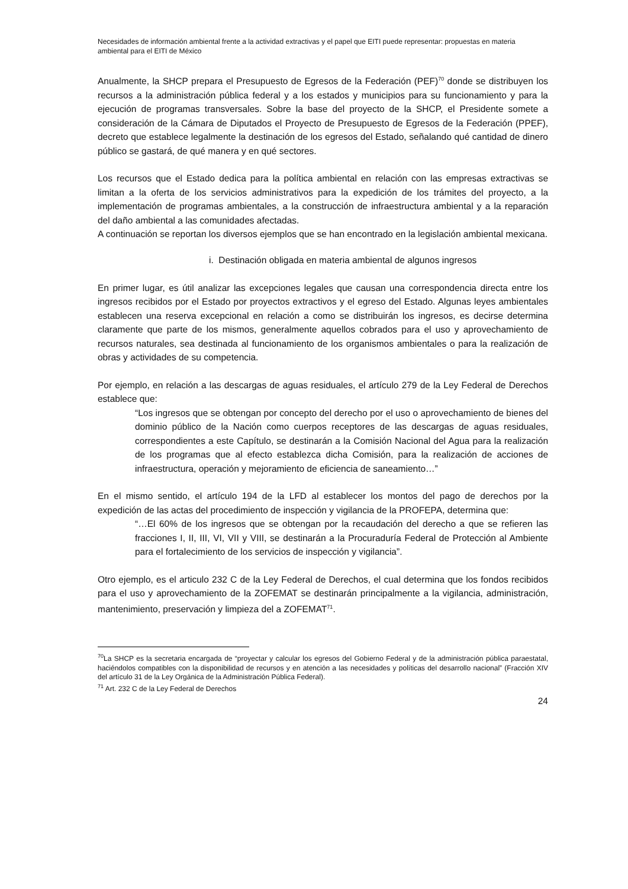Necesidades de información ambiental frente a la actividad extractivas y el papel que EITI puede representar: propuestas en materia ambiental para el EITI de México
Anualmente, la SHCP prepara el Presupuesto de Egresos de la Federación (PEF)<sup>70</sup> donde se distribuyen los recursos a la administración pública federal y a los estados y municipios para su funcionamiento y para la ejecución de programas transversales. Sobre la base del proyecto de la SHCP, el Presidente somete a consideración de la Cámara de Diputados el Proyecto de Presupuesto de Egresos de la Federación (PPEF), decreto que establece legalmente la destinación de los egresos del Estado, señalando qué cantidad de dinero público se gastará, de qué manera y en qué sectores.
Los recursos que el Estado dedica para la política ambiental en relación con las empresas extractivas se limitan a la oferta de los servicios administrativos para la expedición de los trámites del proyecto, a la implementación de programas ambientales, a la construcción de infraestructura ambiental y a la reparación del daño ambiental a las comunidades afectadas.
A continuación se reportan los diversos ejemplos que se han encontrado en la legislación ambiental mexicana.
i. Destinación obligada en materia ambiental de algunos ingresos
En primer lugar, es útil analizar las excepciones legales que causan una correspondencia directa entre los ingresos recibidos por el Estado por proyectos extractivos y el egreso del Estado. Algunas leyes ambientales establecen una reserva excepcional en relación a como se distribuirán los ingresos, es decirse determina claramente que parte de los mismos, generalmente aquellos cobrados para el uso y aprovechamiento de recursos naturales, sea destinada al funcionamiento de los organismos ambientales o para la realización de obras y actividades de su competencia.
Por ejemplo, en relación a las descargas de aguas residuales, el artículo 279 de la Ley Federal de Derechos establece que:
“Los ingresos que se obtengan por concepto del derecho por el uso o aprovechamiento de bienes del dominio público de la Nación como cuerpos receptores de las descargas de aguas residuales, correspondientes a este Capítulo, se destinarán a la Comisión Nacional del Agua para la realización de los programas que al efecto establezca dicha Comisión, para la realización de acciones de infraestructura, operación y mejoramiento de eficiencia de saneamiento…”
En el mismo sentido, el artículo 194 de la LFD al establecer los montos del pago de derechos por la expedición de las actas del procedimiento de inspección y vigilancia de la PROFEPA, determina que:
“…El 60% de los ingresos que se obtengan por la recaudación del derecho a que se refieren las fracciones I, II, III, VI, VII y VIII, se destinarán a la Procuraduría Federal de Protección al Ambiente para el fortalecimiento de los servicios de inspección y vigilancia”.
Otro ejemplo, es el articulo 232 C de la Ley Federal de Derechos, el cual determina que los fondos recibidos para el uso y aprovechamiento de la ZOFEMAT se destinarán principalmente a la vigilancia, administración, mantenimiento, preservación y limpieza del a ZOFEMAT<sup>71</sup>.
<sup>70</sup>La SHCP es la secretaria encargada de “proyectar y calcular los egresos del Gobierno Federal y de la administración pública paraestatal, haciéndolos compatibles con la disponibilidad de recursos y en atención a las necesidades y políticas del desarrollo nacional” (Fracción XIV del artículo 31 de la Ley Orgánica de la Administración Pública Federal).
<sup>71</sup> Art. 232 C de la Ley Federal de Derechos
24